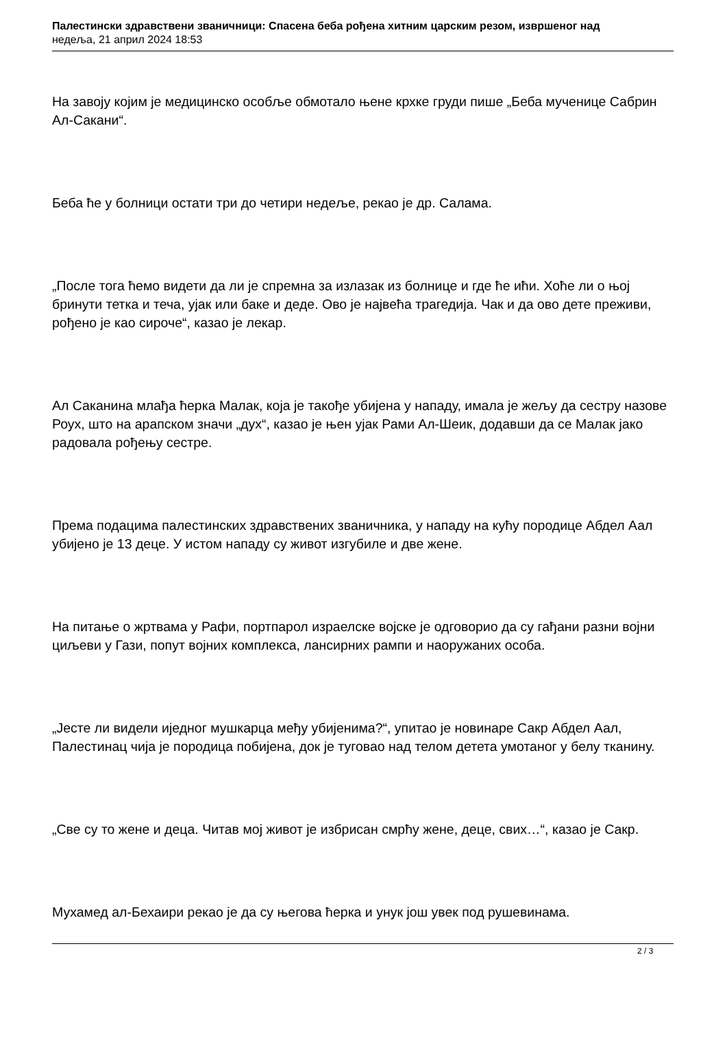Палестински здравствени званичници: Спасена беба рођена хитним царским резом, извршеног над
недеља, 21 април 2024 18:53
На завоју којим је медицинско особље обмотало њене крхке груди пише „Беба мученице Сабрин Ал-Сакани“.
Беба ће у болници остати три до четири недеље, рекао је др. Салама.
„После тога ћемо видети да ли је спремна за излазак из болнице и где ће ићи. Хоће ли о њој бринути тетка и теча, ујак или баке и деде. Ово је највећа трагедија. Чак и да ово дете преживи, рођено је као сироче“, казао је лекар.
Ал Саканина млађа ћерка Малак, која је такође убијена у нападу, имала је жељу да сестру назове Роух, што на арапском значи „дух“, казао је њен ујак Рами Ал-Шеик, додавши да се Малак јако радовала рођењу сестре.
Према подацима палестинских здравствених званичника, у нападу на кућу породице Абдел Аал убијено је 13 деце. У истом нападу су живот изгубиле и две жене.
На питање о жртвама у Рафи, портпарол израелске војске је одговорио да су гађани разни војни циљеви у Гази, попут војних комплекса, лансирних рампи и наоружаних особа.
„Јесте ли видели иједног мушкарца међу убијенима?“, упитао је новинаре Сакр Абдел Аал, Палестинац чија је породица побијена, док је туговао над телом детета умотаног у белу тканину.
„Све су то жене и деца. Читав мој живот је избрисан смрћу жене, деце, свих…“, казао је Сакр.
Мухамед ал-Бехаири рекао је да су његова ћерка и унук још увек под рушевинама.
2 / 3